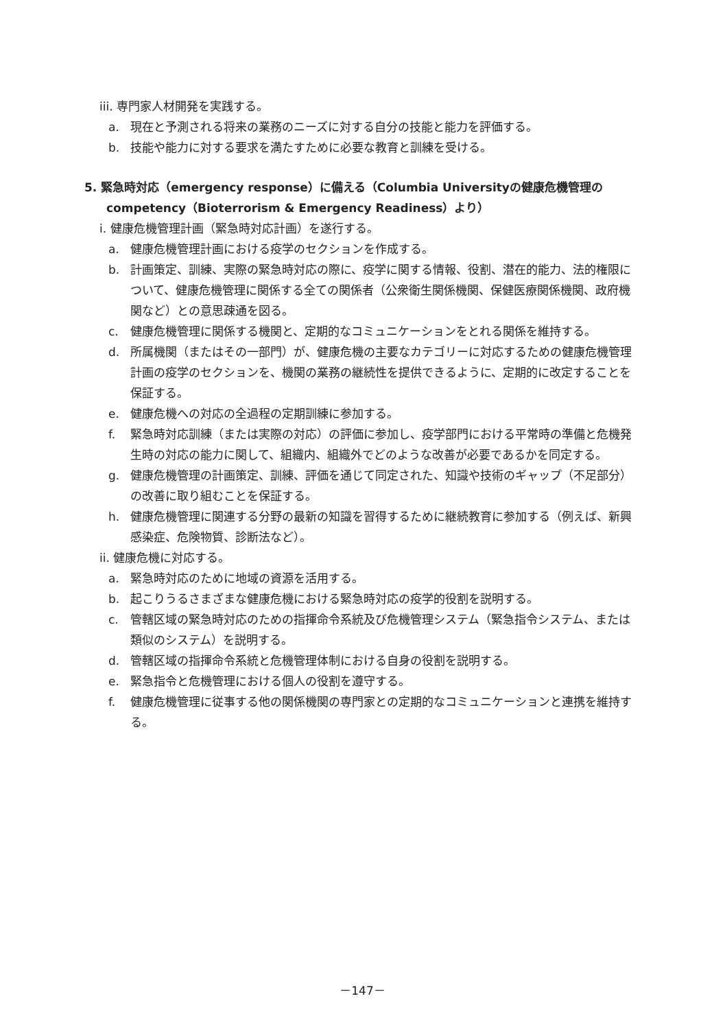iii. 専門家人材開発を実践する。
a. 現在と予測される将来の業務のニーズに対する自分の技能と能力を評価する。
b. 技能や能力に対する要求を満たすために必要な教育と訓練を受ける。
5. 緊急時対応（emergency response）に備える（Columbia Universityの健康危機管理のcompetency（Bioterrorism & Emergency Readiness）より）
i. 健康危機管理計画（緊急時対応計画）を遂行する。
a. 健康危機管理計画における疫学のセクションを作成する。
b. 計画策定、訓練、実際の緊急時対応の際に、疫学に関する情報、役割、潜在的能力、法的権限について、健康危機管理に関係する全ての関係者（公衆衛生関係機関、保健医療関係機関、政府機関など）との意思疎通を図る。
c. 健康危機管理に関係する機関と、定期的なコミュニケーションをとれる関係を維持する。
d. 所属機関（またはその一部門）が、健康危機の主要なカテゴリーに対応するための健康危機管理計画の疫学のセクションを、機関の業務の継続性を提供できるように、定期的に改定することを保証する。
e. 健康危機への対応の全過程の定期訓練に参加する。
f. 緊急時対応訓練（または実際の対応）の評価に参加し、疫学部門における平常時の準備と危機発生時の対応の能力に関して、組織内、組織外でどのような改善が必要であるかを同定する。
g. 健康危機管理の計画策定、訓練、評価を通じて同定された、知識や技術のギャップ（不足部分）の改善に取り組むことを保証する。
h. 健康危機管理に関連する分野の最新の知識を習得するために継続教育に参加する（例えば、新興感染症、危険物質、診断法など）。
ii. 健康危機に対応する。
a. 緊急時対応のために地域の資源を活用する。
b. 起こりうるさまざまな健康危機における緊急時対応の疫学的役割を説明する。
c. 管轄区域の緊急時対応のための指揮命令系統及び危機管理システム（緊急指令システム、または類似のシステム）を説明する。
d. 管轄区域の指揮命令系統と危機管理体制における自身の役割を説明する。
e. 緊急指令と危機管理における個人の役割を遵守する。
f. 健康危機管理に従事する他の関係機関の専門家との定期的なコミュニケーションと連携を維持する。
－147－